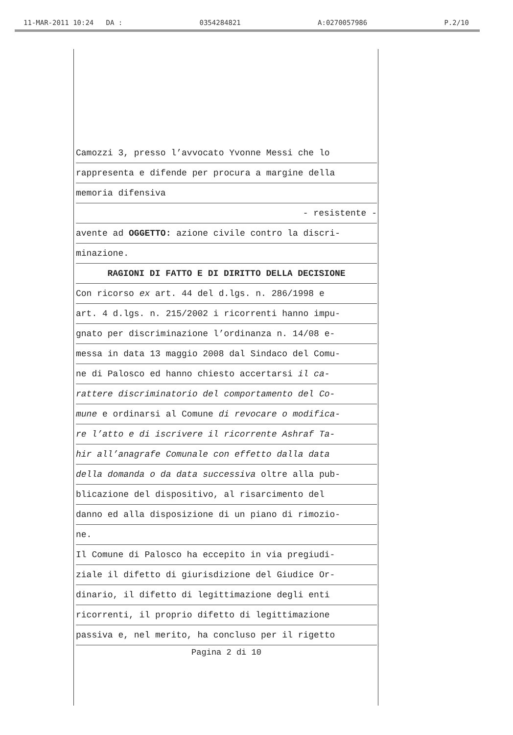11-MAR-2011 10:24 DA : 0354284821 A:0270057986 P.2/10
Camozzi 3, presso l’avvocato Yvonne Messi che lo
rappresenta e difende per procura a margine della
memoria difensiva
- resistente -
avente ad OGGETTO: azione civile contro la discri-
minazione.
RAGIONI DI FATTO E DI DIRITTO DELLA DECISIONE
Con ricorso ex art. 44 del d.lgs. n. 286/1998 e
art. 4 d.lgs. n. 215/2002 i ricorrenti hanno impu-
gnato per discriminazione l’ordinanza n. 14/08 e-
messa in data 13 maggio 2008 dal Sindaco del Comu-
ne di Palosco ed hanno chiesto accertarsi il ca-
rattere discriminatorio del comportamento del Co-
mune e ordinarsi al Comune di revocare o modifica-
re l’atto e di iscrivere il ricorrente Ashraf Ta-
hir all’anagrafe Comunale con effetto dalla data
della domanda o da data successiva oltre alla pub-
blicazione del dispositivo, al risarcimento del
danno ed alla disposizione di un piano di rimozio-
ne.
Il Comune di Palosco ha eccepito in via pregiudi-
ziale il difetto di giurisdizione del Giudice Or-
dinario, il difetto di legittimazione degli enti
ricorrenti, il proprio difetto di legittimazione
passiva e, nel merito, ha concluso per il rigetto
Pagina 2 di 10